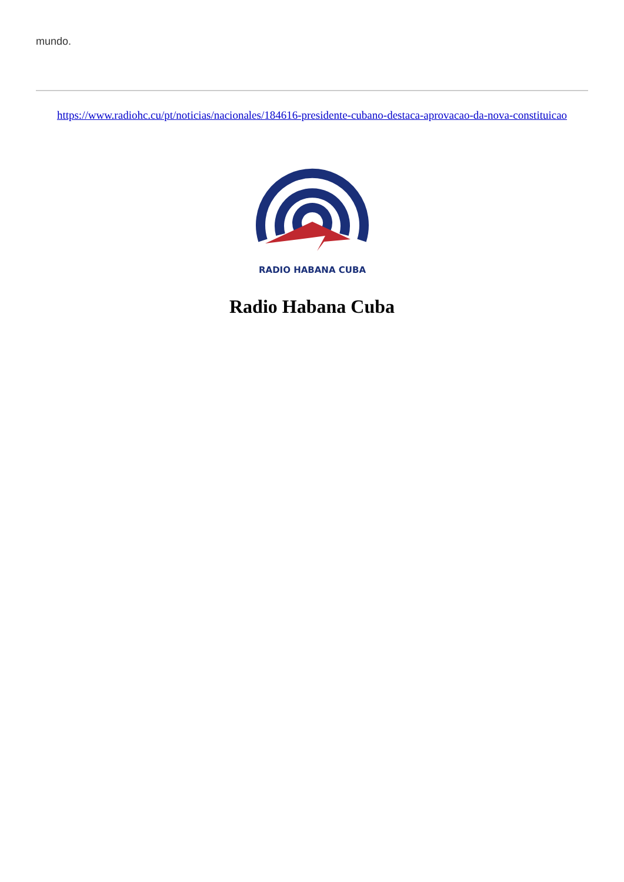mundo.
https://www.radiohc.cu/pt/noticias/nacionales/184616-presidente-cubano-destaca-aprovacao-da-nova-constituicao
RADIO HABANA CUBA
Radio Habana Cuba